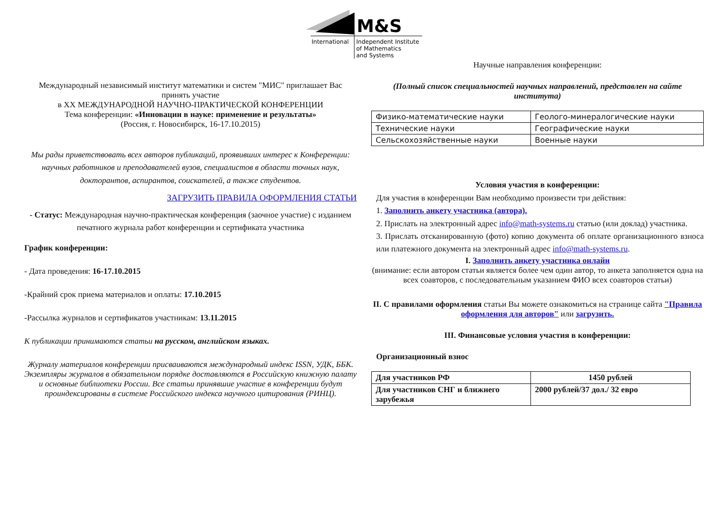M&S
International
Independent Institute
of Mathematics
and Systems
Международный независимый институт математики и систем "МИС" приглашает Вас принять участие
в XX МЕЖДУНАРОДНОЙ НАУЧНО-ПРАКТИЧЕСКОЙ КОНФЕРЕНЦИИ
Тема конференции: «Инновации в науке: применение и результаты»
(Россия, г. Новосибирск, 16-17.10.2015)
Мы рады приветствовать всех авторов публикаций, проявивших интерес к Конференции: научных работников и преподавателей вузов, специалистов в области точных наук, докторантов, аспирантов, соискателей, а также студентов.
ЗАГРУЗИТЬ ПРАВИЛА ОФОРМЛЕНИЯ СТАТЬИ
- Статус: Международная научно-практическая конференция (заочное участие) с изданием печатного журнала работ конференции и сертификата участника
График конференции:
- Дата проведения: 16-17.10.2015
-Крайний срок приема материалов и оплаты: 17.10.2015
-Рассылка журналов и сертификатов участникам: 13.11.2015
К публикации принимаются статьи на русском, английском языках.
Журналу материалов конференции присваиваются международный индекс ISSN, УДК, ББК. Экземпляры журналов в обязательном порядке доставляются в Российскую книжную палату и основные библиотеки России. Все статьи принявшие участие в конференции будут проиндексированы в системе Российского индекса научного цитирования (РИНЦ).
Научные направления конференции:
(Полный список специальностей научных направлений, представлен на сайте института)
| Физико-математические науки | Геолого-минералогические науки |
| Технические науки | Географические науки |
| Сельскохозяйственные науки | Военные науки |
Условия участия в конференции:
Для участия в конференции Вам необходимо произвести три действия:
1. Заполнить анкету участника (автора).
2. Прислать на электронный адрес info@math-systems.ru статью (или доклад) участника.
3. Прислать отсканированную (фото) копию документа об оплате организационного взноса или платежного документа на электронный адрес info@math-systems.ru.
I. Заполнить анкету участника онлайн
(внимание: если автором статьи является более чем один автор, то анкета заполняется одна на всех соавторов, с последовательным указанием ФИО всех соавторов статьи)
II. С правилами оформления статьи Вы можете ознакомиться на странице сайта "Правила оформления для авторов" или загрузить.
III. Финансовые условия участия в конференции:
Организационный взнос
| Для участников РФ | 1450 рублей |
| Для участников СНГ и ближнего зарубежья | 2000 рублей/37 дол./ 32 евро |